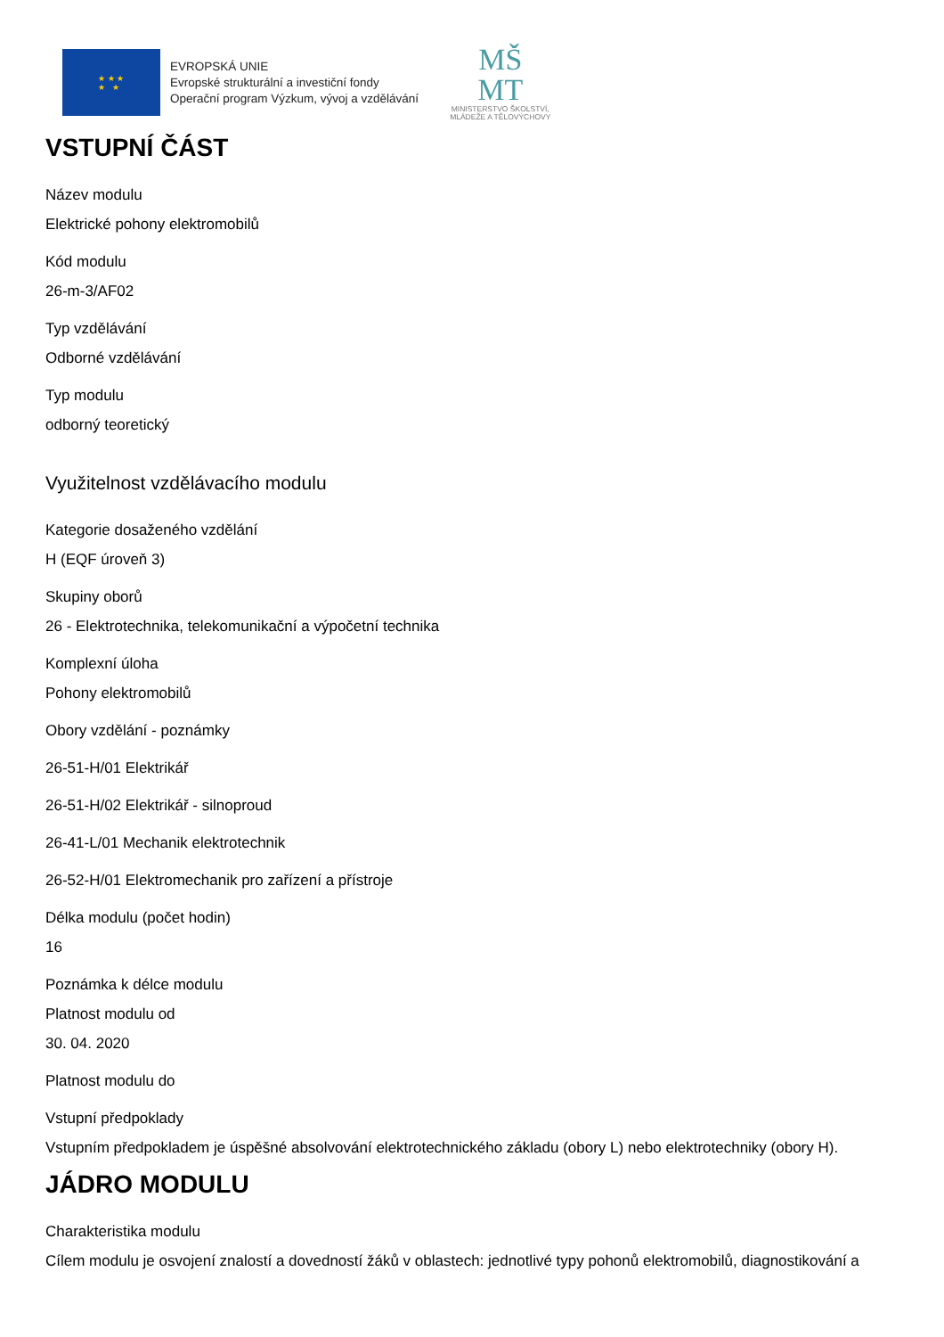★ ★ ★
★ ★
EVROPSKÁ UNIE
Evropské strukturální a investiční fondy
Operační program Výzkum, vývoj a vzdělávání
MŠ
MT
MINISTERSTVO ŠKOLSTVÍ,
MLÁDEŽE A TĚLOVÝCHOVY
VSTUPNÍ ČÁST
Název modulu
Elektrické pohony elektromobilů
Kód modulu
26-m-3/AF02
Typ vzdělávání
Odborné vzdělávání
Typ modulu
odborný teoretický
Využitelnost vzdělávacího modulu
Kategorie dosaženého vzdělání
H (EQF úroveň 3)
Skupiny oborů
26 - Elektrotechnika, telekomunikační a výpočetní technika
Komplexní úloha
Pohony elektromobilů
Obory vzdělání - poznámky
26-51-H/01 Elektrikář
26-51-H/02 Elektrikář - silnoproud
26-41-L/01 Mechanik elektrotechnik
26-52-H/01 Elektromechanik pro zařízení a přístroje
Délka modulu (počet hodin)
16
Poznámka k délce modulu
Platnost modulu od
30. 04. 2020
Platnost modulu do
Vstupní předpoklady
Vstupním předpokladem je úspěšné absolvování elektrotechnického základu (obory L) nebo elektrotechniky (obory H).
JÁDRO MODULU
Charakteristika modulu
Cílem modulu je osvojení znalostí a dovedností žáků v oblastech: jednotlivé typy pohonů elektromobilů, diagnostikování a